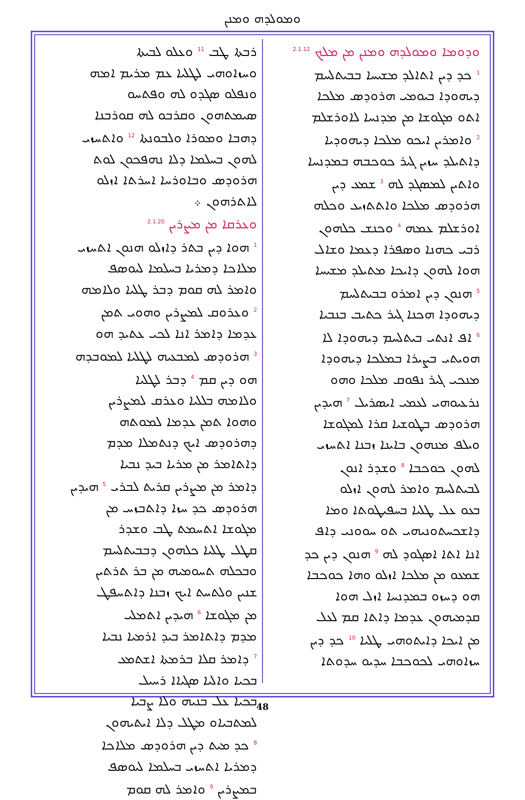ܘܡܘܠܕܗ ܘܡܢܢ
ܘܕܘܡܐ ܘܡܘܠܕܗ ܘܡܢܢ ܡܢ ܡܠܟ <sup>2.1.12</sup>
<sup>1</sup> ܟܕ ܕܝܢ ܐܬܐܠܕ ܡܫܝܚܐ ܒܒܝܬܠܚܡ
ܕܝܗܘܕܐ ܒܝܘܡܝ ܗܪܘܕܣ ܡܠܟܐ
ܐܬܘ ܡܓܘܫܐ ܡܢ ܡܕܢܚܐ ܠܐܘܪܫܠܡ
<sup>2</sup> ܘܐܡܪܝܢ ܐܝܟܘ ܡܠܟܐ ܕܝܗܘܕܝܐ
ܕܐܬܝܠܕ ܚܙܝܢ ܓܝܪ ܟܘܟܒܗ ܒܡܕܢܚܐ
ܘܐܬܝܢ ܠܡܣܓܕ ܠܗ <sup>3</sup> ܫܡܥ ܕܝܢ
ܗܪܘܕܣ ܡܠܟܐ ܘܐܬܬܙܝܥ ܘܟܠܗ
ܐܘܪܫܠܡ ܥܡܗ <sup>4</sup> ܘܟܢܫ ܟܠܗܘܢ
ܪܒܝ ܟܗܢܐ ܘܣܦܪܐ ܕܥܡܐ ܘܫܐܠ
ܗܘܐ ܠܗܘܢ ܕܐܝܟܐ ܡܬܝܠܕ ܡܫܝܚܐ
<sup>5</sup> ܗܢܘܢ ܕܝܢ ܐܡܪܘ ܒܒܝܬܠܚܡ
ܕܝܗܘܕܐ ܗܟܢܐ ܓܝܪ ܟܬܝܒ ܒܢܒܝܐ
<sup>6</sup> ܐܦ ܐܢܬܝ ܒܝܬܠܚܡ ܕܝܗܘܕܐ ܠܐ
ܗܘܝܬܝ ܒܨܝܪܐ ܒܡܠܟܐ ܕܝܗܘܕܐ
ܡܢܟܝ ܓܝܪ ܢܦܘܩ ܡܠܟܐ ܘܗܘ
ܢܪܥܝܘܗܝ ܠܥܡܝ ܐܝܣܪܝܠ <sup>7</sup> ܗܝܕܝܢ
ܗܪܘܕܣ ܒܛܘܫܝܐ ܩܪܐ ܠܡܓܘܫܐ
ܘܝܠܦ ܡܢܗܘܢ ܒܐܝܢܐ ܙܒܢܐ ܐܬܚܙܝ
ܠܗܘܢ ܟܘܟܒܐ <sup>8</sup> ܘܫܕܪ ܐܢܘܢ
ܠܒܝܬܠܚܡ ܘܐܡܪ ܠܗܘܢ ܐܙܠܘ
ܒܥܘ ܥܠ ܛܠܝܐ ܒܚܦܝܛܘܬܐ ܘܡܐ
ܕܐܫܟܚܬܘܢܝܗܝ ܬܘ ܚܘܘܢܝ ܕܐܦ
ܐܢܐ ܐܬܐ ܐܣܓܘܕ ܠܗ <sup>9</sup> ܗܢܘܢ ܕܝܢ ܟܕ
ܫܡܥܘ ܡܢ ܡܠܟܐ ܐܙܠܘ ܘܗܐ ܟܘܟܒܐ
ܗܘ ܕܚܙܘ ܒܡܕܢܚܐ ܐܙܠ ܗܘܐ
ܩܕܡܝܗܘܢ ܥܕܡܐ ܕܐܬܐ ܩܡ ܠܥܠ
ܡܢ ܐܝܟܐ ܕܐܝܬܘܗܝ ܛܠܝܐ <sup>10</sup> ܟܕ ܕܝܢ
ܚܙܐܘܗܝ ܠܟܘܟܒܐ ܚܕܝܘ ܚܕܘܬܐ
ܪܒܬܐ ܛܒ <sup>11</sup> ܘܥܠܘ ܠܒܝܬܐ
ܘܚܙܐܘܗܝ ܠܛܠܝܐ ܥܡ ܡܪܝܡ ܐܡܗ
ܘܢܦܠܘ ܣܓܕܘ ܠܗ ܘܦܬܚܘ
ܣܝܡܬܗܘܢ ܘܩܪܒܘ ܠܗ ܩܘܪܒܢܐ
ܕܗܒܐ ܘܡܘܪܐ ܘܠܒܘܢܬܐ <sup>12</sup> ܘܐܬܚܙܝ
ܠܗܘܢ ܒܚܠܡܐ ܕܠܐ ܢܗܦܟܘܢ ܠܘܬ
ܗܪܘܕܣ ܘܒܐܘܪܚܐ ܐܚܪܬܐ ܐܙܠܘ
ܠܐܬܪܗܘܢ ܀
ܘܥܪܩܐ ܡܢ ܡܨܪܝܢ <sup>2.1.20</sup>
<sup>1</sup> ܗܘܐ ܕܝܢ ܒܬܪ ܕܐܙܠܘ ܗܢܘܢ ܐܬܚܙܝ
ܡܠܐܟܐ ܕܡܪܝܐ ܒܚܠܡܐ ܠܝܘܣܦ
ܘܐܡܪ ܠܗ ܩܘܡ ܕܒܪ ܛܠܝܐ ܘܠܐܡܗ
<sup>2</sup> ܘܥܪܘܩ ܠܡܨܪܝܢ ܘܗܘܝ ܬܡܢ
ܥܕܡܐ ܕܐܡܪ ܐܢܐ ܠܟܝ ܥܬܝܕ ܗܘ
<sup>3</sup> ܗܪܘܕܣ ܠܡܒܥܝܗ ܠܛܠܝܐ ܠܡܘܒܕܗ
ܗܘ ܕܝܢ ܩܡ <sup>4</sup> ܕܒܪ ܠܛܠܝܐ
ܘܠܐܡܗ ܒܠܠܝܐ ܘܥܪܩ ܠܡܨܪܝܢ
ܘܗܘܐ ܬܡܢ ܥܕܡܐ ܠܡܘܬܗ
ܕܗܪܘܕܣ ܐܝܟ ܕܢܬܡܠܐ ܡܕܡ
ܕܐܬܐܡܪ ܡܢ ܡܪܝܐ ܒܝܕ ܢܒܝܐ
ܕܐܡܪ ܡܢ ܡܨܪܝܢ ܩܪܝܬ ܠܒܪܝ <sup>5</sup> ܗܝܕܝܢ
ܗܪܘܕܣ ܟܕ ܚܙܐ ܕܐܬܒܙܚ ܡܢ
ܡܓܘܫܐ ܐܬܚܡܬ ܛܒ ܘܫܕܪ
ܩܛܠ ܛܠܝܐ ܟܠܗܘܢ ܕܒܒܝܬܠܚܡ
ܘܒܟܠܗ ܬܚܘܡܝܗ ܡܢ ܒܪ ܬܪܬܝܢ
ܫܢܝܢ ܘܠܬܚܬ ܐܝܟ ܙܒܢܐ ܕܐܬܚܦܛ
ܡܢ ܡܓܘܫܐ <sup>6</sup> ܗܝܕܝܢ ܐܬܡܠܝ
ܡܕܡ ܕܐܬܐܡܪ ܒܝܕ ܐܪܡܝܐ ܢܒܝܐ
<sup>7</sup> ܕܐܡܪ ܩܠܐ ܒܪܡܬܐ ܐܫܬܡܥ
ܒܟܝܐ ܘܐܠܝܐ ܣܓܝܐܐ ܪܚܝܠ
ܒܟܝܐ ܥܠ ܒܢܝܗ ܘܠܐ ܨܒܝܐ
ܠܡܬܒܝܐܘ ܡܛܠ ܕܠܐ ܐܝܬܝܗܘܢ
<sup>8</sup> ܟܕ ܡܝܬ ܕܝܢ ܗܪܘܕܣ ܡܠܐܟܐ
ܕܡܪܝܐ ܐܬܚܙܝ ܒܚܠܡܐ ܠܝܘܣܦ
ܒܡܨܪܝܢ <sup>9</sup> ܘܐܡܪ ܠܗ ܩܘܡ
48